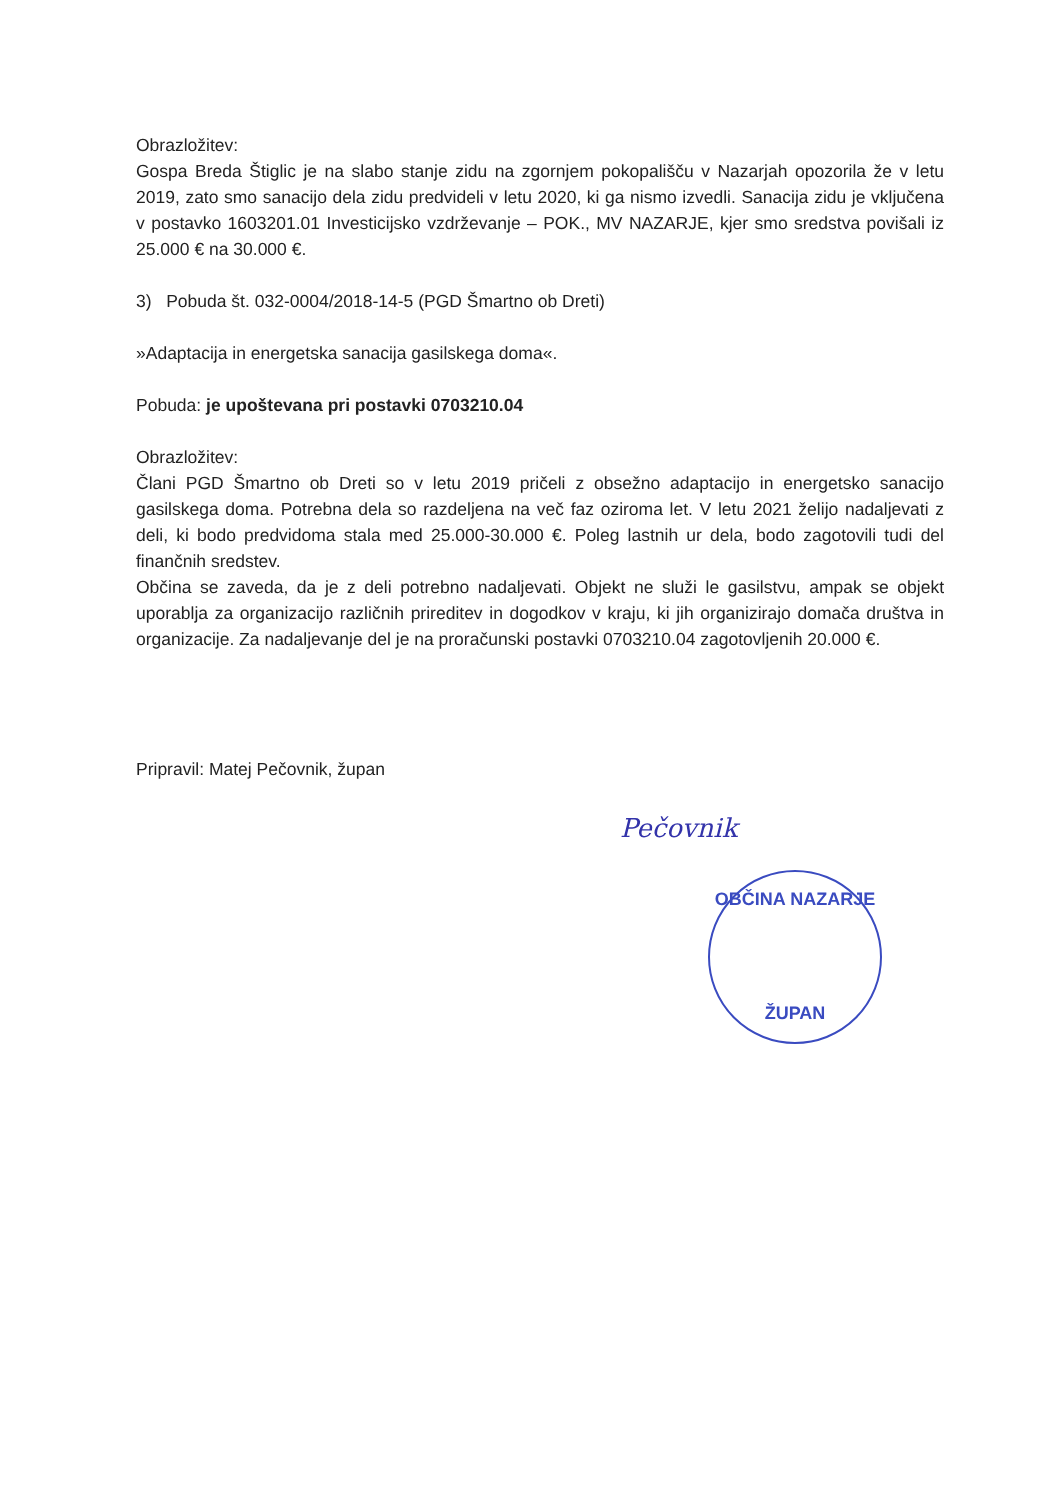Obrazložitev:
Gospa Breda Štiglic je na slabo stanje zidu na zgornjem pokopališču v Nazarjah opozorila že v letu 2019, zato smo sanacijo dela zidu predvideli v letu 2020, ki ga nismo izvedli. Sanacija zidu je vključena v postavko 1603201.01 Investicijsko vzdrževanje – POK., MV NAZARJE, kjer smo sredstva povišali iz 25.000 € na 30.000 €.
3) Pobuda št. 032-0004/2018-14-5 (PGD Šmartno ob Dreti)
»Adaptacija in energetska sanacija gasilskega doma«.
Pobuda: je upoštevana pri postavki 0703210.04
Obrazložitev:
Člani PGD Šmartno ob Dreti so v letu 2019 pričeli z obsežno adaptacijo in energetsko sanacijo gasilskega doma. Potrebna dela so razdeljena na več faz oziroma let. V letu 2021 želijo nadaljevati z deli, ki bodo predvidoma stala med 25.000-30.000 €. Poleg lastnih ur dela, bodo zagotovili tudi del finančnih sredstev.
Občina se zaveda, da je z deli potrebno nadaljevati. Objekt ne služi le gasilstvu, ampak se objekt uporablja za organizacijo različnih prireditev in dogodkov v kraju, ki jih organizirajo domača društva in organizacije. Za nadaljevanje del je na proračunski postavki 0703210.04 zagotovljenih 20.000 €.
Pripravil: Matej Pečovnik, župan
Pečovnik
OBČINA NAZARJE
ŽUPAN